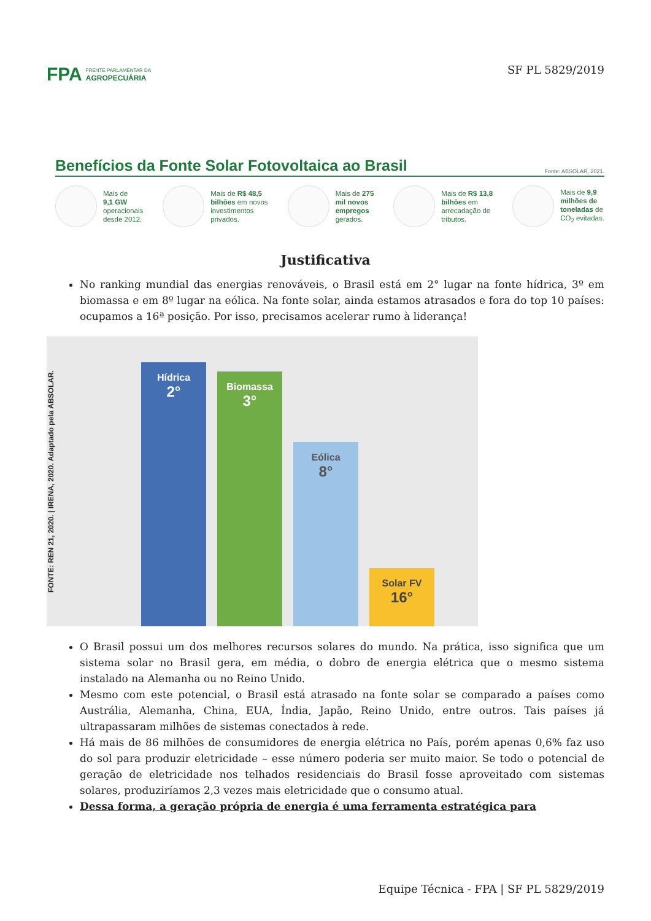FPA
FRENTE PARLAMENTAR DA
AGROPECUÁRIA
SF PL 5829/2019
Benefícios da Fonte Solar Fotovoltaica ao Brasil Fonte: ABSOLAR, 2021.
Mais de
9,1 GW
operacionais
desde 2012.
Mais de R$ 48,5
bilhões em novos
investimentos
privados.
Mais de 275
mil novos
empregos
gerados.
Mais de R$ 13,8
bilhões em
arrecadação de
tributos.
Mais de 9,9
milhões de
toneladas de
CO<sub>2</sub> evitadas.
Justificativa
No ranking mundial das energias renováveis, o Brasil está em 2° lugar na fonte hídrica, 3º em biomassa e em 8º lugar na eólica. Na fonte solar, ainda estamos atrasados e fora do top 10 países: ocupamos a 16ª posição. Por isso, precisamos acelerar rumo à liderança!
FONTE: REN 21, 2020. | IRENA, 2020. Adaptado pela ABSOLAR.
Hídrica
2°
Biomassa
3°
Eólica
8°
Solar FV
16°
O Brasil possui um dos melhores recursos solares do mundo. Na prática, isso significa que um sistema solar no Brasil gera, em média, o dobro de energia elétrica que o mesmo sistema instalado na Alemanha ou no Reino Unido.
Mesmo com este potencial, o Brasil está atrasado na fonte solar se comparado a países como Austrália, Alemanha, China, EUA, Índia, Japão, Reino Unido, entre outros. Tais países já ultrapassaram milhões de sistemas conectados à rede.
Há mais de 86 milhões de consumidores de energia elétrica no País, porém apenas 0,6% faz uso do sol para produzir eletricidade – esse número poderia ser muito maior. Se todo o potencial de geração de eletricidade nos telhados residenciais do Brasil fosse aproveitado com sistemas solares, produziríamos 2,3 vezes mais eletricidade que o consumo atual.
Dessa forma, a geração própria de energia é uma ferramenta estratégica para
Equipe Técnica - FPA | SF PL 5829/2019